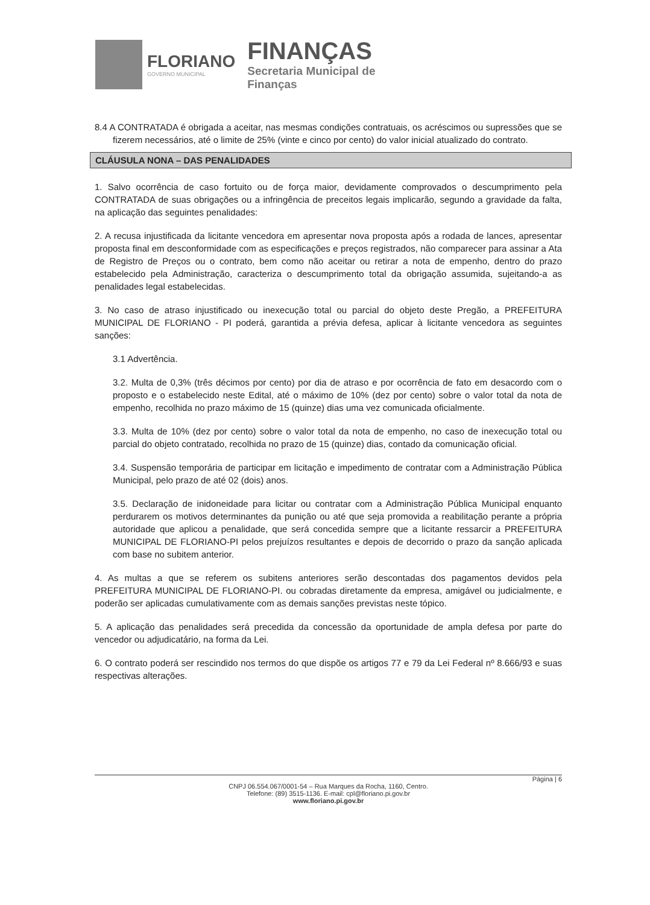FLORIANO
GOVERNO MUNICIPAL
FINANÇAS
Secretaria Municipal de
Finanças
8.4 A CONTRATADA é obrigada a aceitar, nas mesmas condições contratuais, os acréscimos ou supressões que se fizerem necessários, até o limite de 25% (vinte e cinco por cento) do valor inicial atualizado do contrato.
CLÁUSULA NONA – DAS PENALIDADES
1. Salvo ocorrência de caso fortuito ou de força maior, devidamente comprovados o descumprimento pela CONTRATADA de suas obrigações ou a infringência de preceitos legais implicarão, segundo a gravidade da falta, na aplicação das seguintes penalidades:
2. A recusa injustificada da licitante vencedora em apresentar nova proposta após a rodada de lances, apresentar proposta final em desconformidade com as especificações e preços registrados, não comparecer para assinar a Ata de Registro de Preços ou o contrato, bem como não aceitar ou retirar a nota de empenho, dentro do prazo estabelecido pela Administração, caracteriza o descumprimento total da obrigação assumida, sujeitando-a as penalidades legal estabelecidas.
3. No caso de atraso injustificado ou inexecução total ou parcial do objeto deste Pregão, a PREFEITURA MUNICIPAL DE FLORIANO - PI poderá, garantida a prévia defesa, aplicar à licitante vencedora as seguintes sanções:
3.1 Advertência.
3.2. Multa de 0,3% (três décimos por cento) por dia de atraso e por ocorrência de fato em desacordo com o proposto e o estabelecido neste Edital, até o máximo de 10% (dez por cento) sobre o valor total da nota de empenho, recolhida no prazo máximo de 15 (quinze) dias uma vez comunicada oficialmente.
3.3. Multa de 10% (dez por cento) sobre o valor total da nota de empenho, no caso de inexecução total ou parcial do objeto contratado, recolhida no prazo de 15 (quinze) dias, contado da comunicação oficial.
3.4. Suspensão temporária de participar em licitação e impedimento de contratar com a Administração Pública Municipal, pelo prazo de até 02 (dois) anos.
3.5. Declaração de inidoneidade para licitar ou contratar com a Administração Pública Municipal enquanto perdurarem os motivos determinantes da punição ou até que seja promovida a reabilitação perante a própria autoridade que aplicou a penalidade, que será concedida sempre que a licitante ressarcir a PREFEITURA MUNICIPAL DE FLORIANO-PI pelos prejuízos resultantes e depois de decorrido o prazo da sanção aplicada com base no subitem anterior.
4. As multas a que se referem os subitens anteriores serão descontadas dos pagamentos devidos pela PREFEITURA MUNICIPAL DE FLORIANO-PI. ou cobradas diretamente da empresa, amigável ou judicialmente, e poderão ser aplicadas cumulativamente com as demais sanções previstas neste tópico.
5. A aplicação das penalidades será precedida da concessão da oportunidade de ampla defesa por parte do vencedor ou adjudicatário, na forma da Lei.
6. O contrato poderá ser rescindido nos termos do que dispõe os artigos 77 e 79 da Lei Federal nº 8.666/93 e suas respectivas alterações.
Página | 6
CNPJ 06.554.067/0001-54 – Rua Marques da Rocha, 1160, Centro.
Telefone: (89) 3515-1136. E-mail: cpl@floriano.pi.gov.br
www.floriano.pi.gov.br